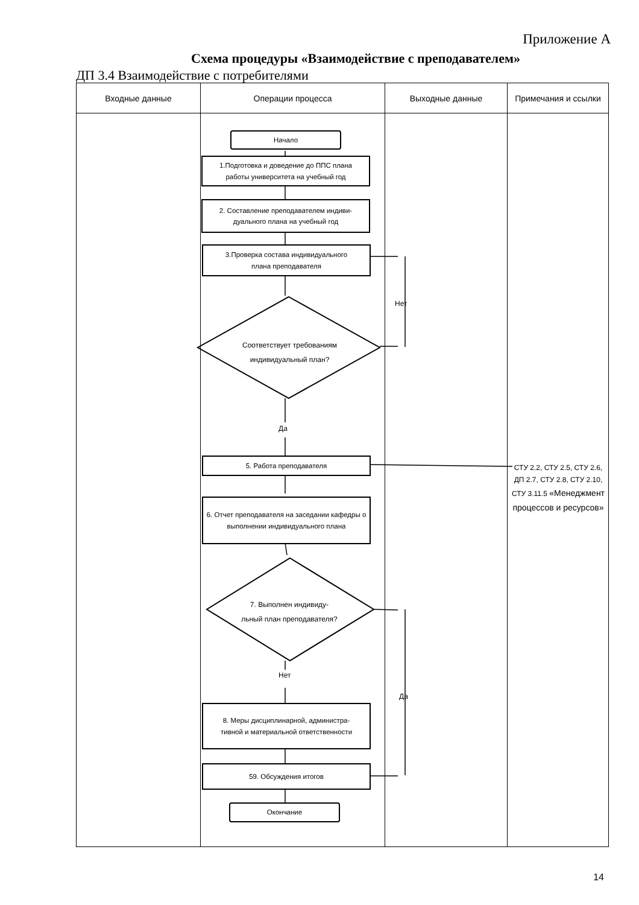Приложение А
Схема процедуры «Взаимодействие с преподавателем»
ДП 3.4 Взаимодействие с потребителями
| Входные данные | Операции процесса | Выходные данные | Примечания и ссылки |
| --- | --- | --- | --- |
Начало
1.Подготовка и доведение до ППС плана
работы университета на учебный год
2. Составление преподавателем индиви-
дуального плана на учебный год
3.Проверка состава индивидуального
плана преподавателя
Соответствует требованиям индивидуальный план?
Нет
Да
5. Работа преподавателя
СТУ 2.2, СТУ 2.5, СТУ 2.6, ДП 2.7, СТУ 2.8, СТУ 2.10, СТУ 3.11.5 «Менеджмент процессов и ресурсов»
6. Отчет преподавателя на заседании кафедры о выполнении индивидуального плана
7. Выполнен индивиду-льный план преподавателя?
Нет
Да
8. Меры дисциплинарной, администра-
тивной и материальной ответственности
59. Обсуждения итогов
Окончание
14